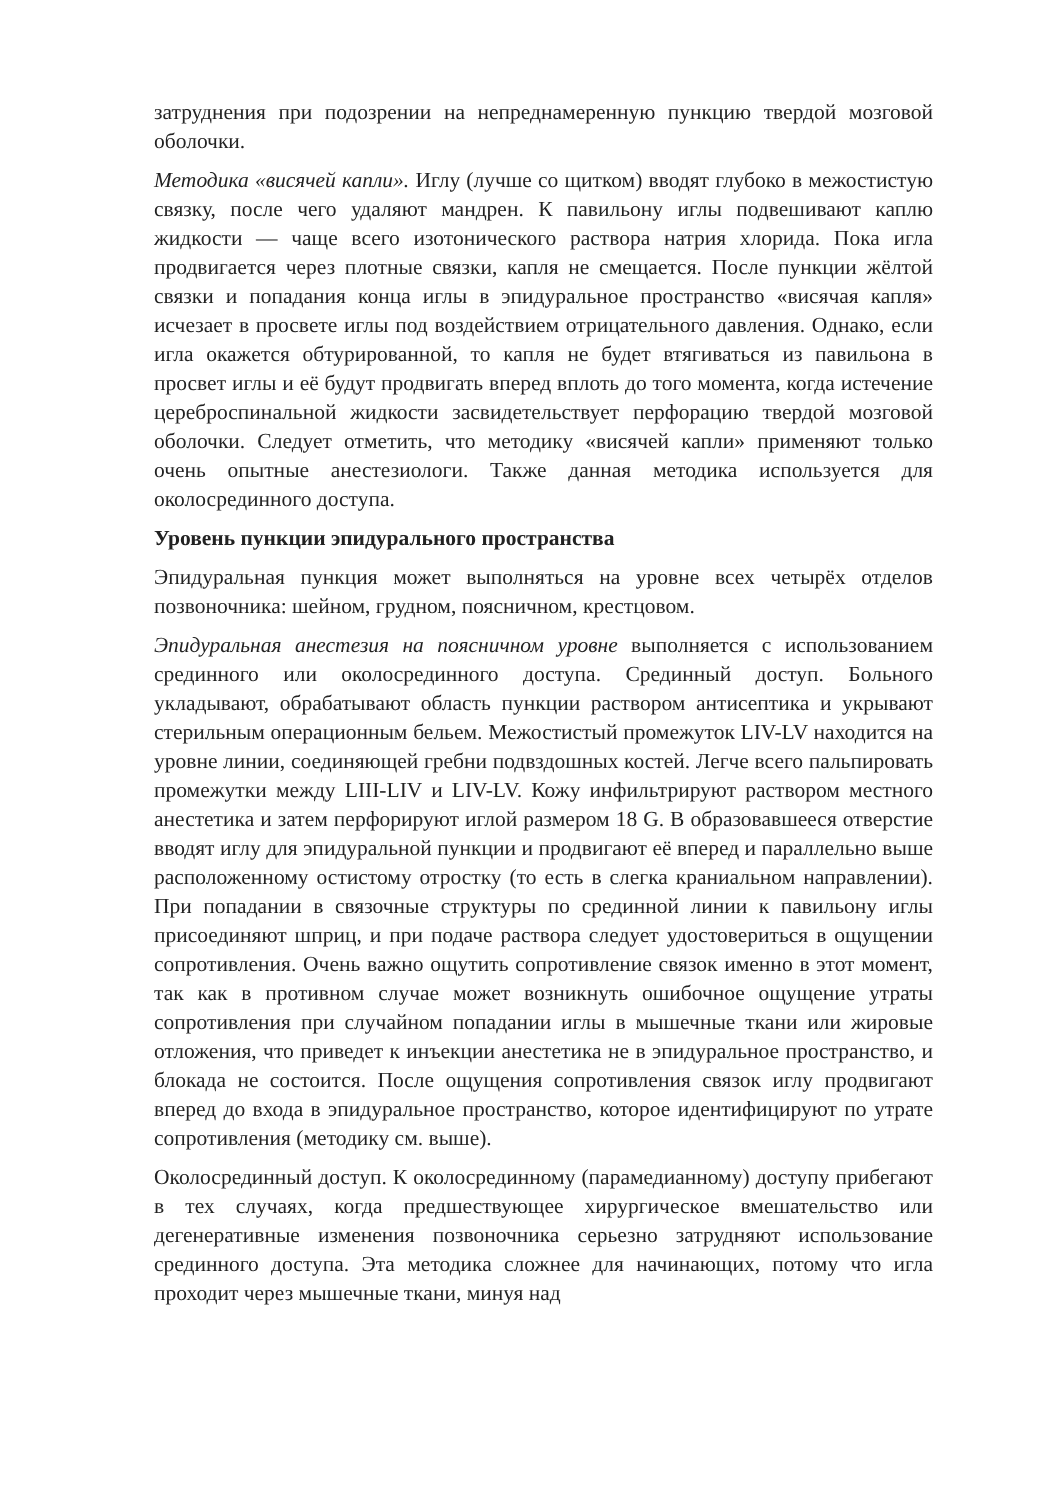затруднения при подозрении на непреднамеренную пункцию твердой мозговой оболочки.
Методика «висячей капли». Иглу (лучше со щитком) вводят глубоко в межостистую связку, после чего удаляют мандрен. К павильону иглы подвешивают каплю жидкости — чаще всего изотонического раствора натрия хлорида. Пока игла продвигается через плотные связки, капля не смещается. После пункции жёлтой связки и попадания конца иглы в эпидуральное пространство «висячая капля» исчезает в просвете иглы под воздействием отрицательного давления. Однако, если игла окажется обтурированной, то капля не будет втягиваться из павильона в просвет иглы и её будут продвигать вперед вплоть до того момента, когда истечение цереброспинальной жидкости засвидетельствует перфорацию твердой мозговой оболочки. Следует отметить, что методику «висячей капли» применяют только очень опытные анестезиологи. Также данная методика используется для околосрединного доступа.
Уровень пункции эпидурального пространства
Эпидуральная пункция может выполняться на уровне всех четырёх отделов позвоночника: шейном, грудном, поясничном, крестцовом.
Эпидуральная анестезия на поясничном уровне выполняется с использованием срединного или околосрединного доступа. Срединный доступ. Больного укладывают, обрабатывают область пункции раствором антисептика и укрывают стерильным операционным бельем. Межостистый промежуток LIV-LV находится на уровне линии, соединяющей гребни подвздошных костей. Легче всего пальпировать промежутки между LIII-LIV и LIV-LV. Кожу инфильтрируют раствором местного анестетика и затем перфорируют иглой размером 18 G. В образовавшееся отверстие вводят иглу для эпидуральной пункции и продвигают её вперед и параллельно выше расположенному остистому отростку (то есть в слегка краниальном направлении). При попадании в связочные структуры по срединной линии к павильону иглы присоединяют шприц, и при подаче раствора следует удостовериться в ощущении сопротивления. Очень важно ощутить сопротивление связок именно в этот момент, так как в противном случае может возникнуть ошибочное ощущение утраты сопротивления при случайном попадании иглы в мышечные ткани или жировые отложения, что приведет к инъекции анестетика не в эпидуральное пространство, и блокада не состоится. После ощущения сопротивления связок иглу продвигают вперед до входа в эпидуральное пространство, которое идентифицируют по утрате сопротивления (методику см. выше).
Околосрединный доступ. К околосрединному (парамедианному) доступу прибегают в тех случаях, когда предшествующее хирургическое вмешательство или дегенеративные изменения позвоночника серьезно затрудняют использование срединного доступа. Эта методика сложнее для начинающих, потому что игла проходит через мышечные ткани, минуя над